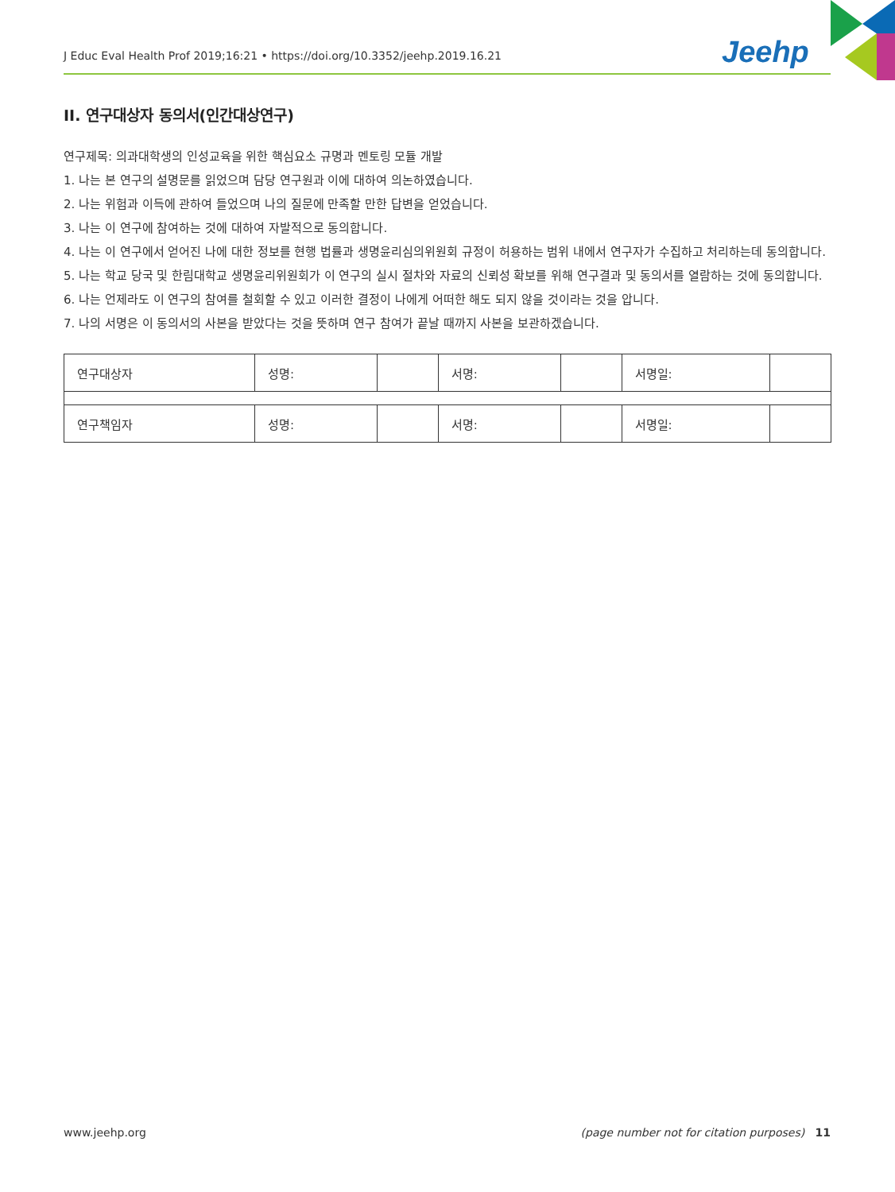J Educ Eval Health Prof 2019;16:21 • https://doi.org/10.3352/jeehp.2019.16.21 Jeehp
II. 연구대상자 동의서(인간대상연구)
연구제목: 의과대학생의 인성교육을 위한 핵심요소 규명과 멘토링 모듈 개발
1. 나는 본 연구의 설명문를 읽었으며 담당 연구원과 이에 대하여 의논하였습니다.
2. 나는 위험과 이득에 관하여 들었으며 나의 질문에 만족할 만한 답변을 얻었습니다.
3. 나는 이 연구에 참여하는 것에 대하여 자발적으로 동의합니다.
4. 나는 이 연구에서 얻어진 나에 대한 정보를 현행 법률과 생명윤리심의위원회 규정이 허용하는 범위 내에서 연구자가 수집하고 처리하는데 동의합니다.
5. 나는 학교 당국 및 한림대학교 생명윤리위원회가 이 연구의 실시 절차와 자료의 신뢰성 확보를 위해 연구결과 및 동의서를 열람하는 것에 동의합니다.
6. 나는 언제라도 이 연구의 참여를 철회할 수 있고 이러한 결정이 나에게 어떠한 해도 되지 않을 것이라는 것을 압니다.
7. 나의 서명은 이 동의서의 사본을 받았다는 것을 뜻하며 연구 참여가 끝날 때까지 사본을 보관하겠습니다.
| 연구대상자 | 성명: | | 서명: | | 서명일: | |
| 연구책임자 | 성명: | | 서명: | | 서명일: | |
www.jeehp.org (page number not for citation purposes) 11